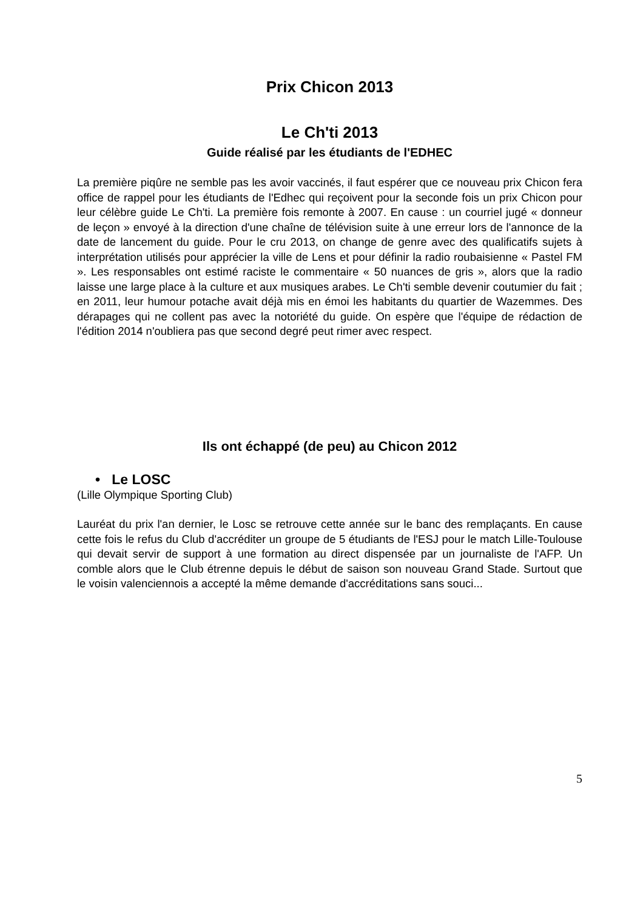Prix Chicon 2013
Le Ch'ti 2013
Guide réalisé par les étudiants de l'EDHEC
La première piqûre ne semble pas les avoir vaccinés, il faut espérer que ce nouveau prix Chicon fera office de rappel pour les étudiants de l'Edhec qui reçoivent pour la seconde fois un prix Chicon pour leur célèbre guide Le Ch'ti. La première fois remonte à 2007. En cause : un courriel jugé « donneur de leçon » envoyé à la direction d'une chaîne de télévision suite à une erreur lors de l'annonce de la date de lancement du guide. Pour le cru 2013, on change de genre avec des qualificatifs sujets à interprétation utilisés pour apprécier la ville de Lens et pour définir la radio roubaisienne « Pastel FM ». Les responsables ont estimé raciste le commentaire « 50 nuances de gris », alors que la radio laisse une large place à la culture et aux musiques arabes. Le Ch'ti semble devenir coutumier du fait ; en 2011, leur humour potache avait déjà mis en émoi les habitants du quartier de Wazemmes. Des dérapages qui ne collent pas avec la notoriété du guide. On espère que l'équipe de rédaction de l'édition 2014 n'oubliera pas que second degré peut rimer avec respect.
Ils ont échappé (de peu) au Chicon 2012
• Le LOSC
(Lille Olympique Sporting Club)
Lauréat du prix l'an dernier, le Losc se retrouve cette année sur le banc des remplaçants. En cause cette fois le refus du Club d'accréditer un groupe de 5 étudiants de l'ESJ pour le match Lille-Toulouse qui devait servir de support à une formation au direct dispensée par un journaliste de l'AFP. Un comble alors que le Club étrenne depuis le début de saison son nouveau Grand Stade. Surtout que le voisin valenciennois a accepté la même demande d'accréditations sans souci...
5